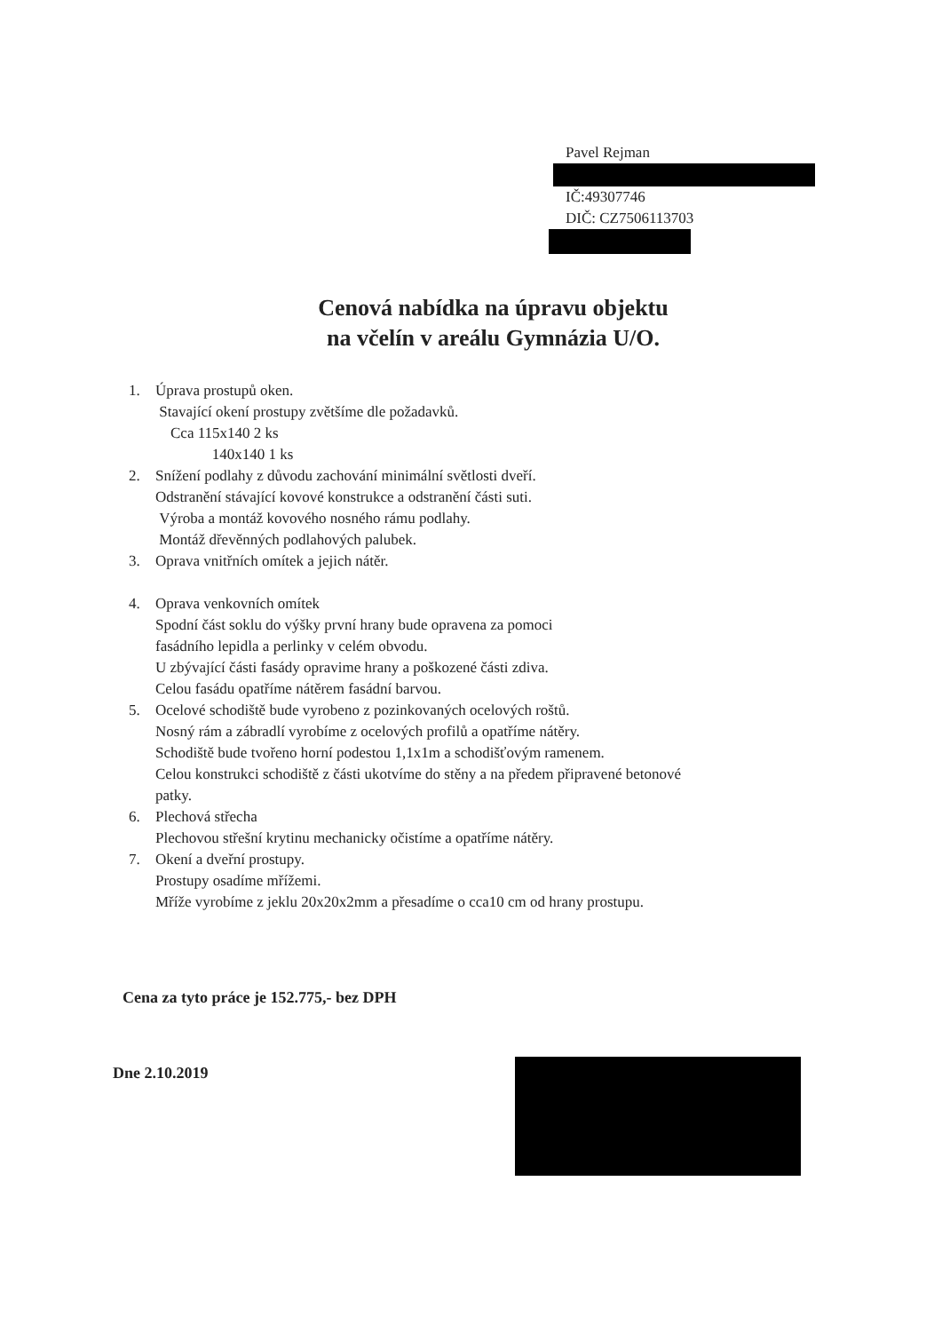Pavel Rejman
IČ:49307746
DIČ: CZ7506113703
Cenová nabídka na úpravu objektu
na včelín v areálu Gymnázia U/O.
1. Úprava prostupů oken.
Stavající okení prostupy zvětšíme dle požadavků.
Cca 115x140 2 ks
140x140 1 ks
2. Snížení podlahy z důvodu zachování minimální světlosti dveří.
Odstranění stávající kovové konstrukce a odstranění části suti.
Výroba a montáž kovového nosného rámu podlahy.
Montáž dřevěnných podlahových palubek.
3. Oprava vnitřních omítek a jejich nátěr.
4. Oprava venkovních omítek
Spodní část soklu do výšky první hrany bude opravena za pomoci
fasádního lepidla a perlinky v celém obvodu.
U zbývající části fasády opravime hrany a poškozené části zdiva.
Celou fasádu opatříme nátěrem fasádní barvou.
5. Ocelové schodiště bude vyrobeno z pozinkovaných ocelových roštů.
Nosný rám a zábradlí vyrobíme z ocelových profilů a opatříme nátěry.
Schodiště bude tvořeno horní podestou 1,1x1m a schodišťovým ramenem.
Celou konstrukci schodiště z části ukotvíme do stěny a na předem připravené betonové
patky.
6. Plechová střecha
Plechovou střešní krytinu mechanicky očistíme a opatříme nátěry.
7. Okení a dveřní prostupy.
Prostupy osadíme mřížemi.
Mříže vyrobíme z jeklu 20x20x2mm a přesadíme o cca10 cm od hrany prostupu.
Cena za tyto práce je 152.775,- bez DPH
Dne 2.10.2019